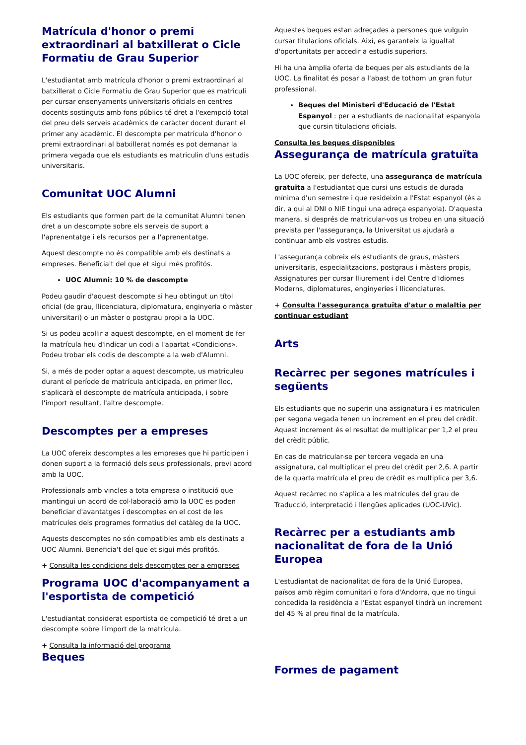Matrícula d'honor o premi extraordinari al batxillerat o Cicle Formatiu de Grau Superior
L'estudiantat amb matrícula d'honor o premi extraordinari al batxillerat o Cicle Formatiu de Grau Superior que es matriculi per cursar ensenyaments universitaris oficials en centres docents sostinguts amb fons públics té dret a l'exempció total del preu dels serveis acadèmics de caràcter docent durant el primer any acadèmic. El descompte per matrícula d'honor o premi extraordinari al batxillerat només es pot demanar la primera vegada que els estudiants es matriculin d'uns estudis universitaris.
Comunitat UOC Alumni
Els estudiants que formen part de la comunitat Alumni tenen dret a un descompte sobre els serveis de suport a l'aprenentatge i els recursos per a l'aprenentatge.
Aquest descompte no és compatible amb els destinats a empreses. Beneficia't del que et sigui més profitós.
UOC Alumni: 10 % de descompte
Podeu gaudir d'aquest descompte si heu obtingut un títol oficial (de grau, llicenciatura, diplomatura, enginyeria o màster universitari) o un màster o postgrau propi a la UOC.
Si us podeu acollir a aquest descompte, en el moment de fer la matrícula heu d'indicar un codi a l'apartat «Condicions». Podeu trobar els codis de descompte a la web d'Alumni.
Si, a més de poder optar a aquest descompte, us matriculeu durant el període de matrícula anticipada, en primer lloc, s'aplicarà el descompte de matrícula anticipada, i sobre l'import resultant, l'altre descompte.
Descomptes per a empreses
La UOC ofereix descomptes a les empreses que hi participen i donen suport a la formació dels seus professionals, previ acord amb la UOC.
Professionals amb vincles a tota empresa o institució que mantingui un acord de col·laboració amb la UOC es poden beneficiar d'avantatges i descomptes en el cost de les matrícules dels programes formatius del catàleg de la UOC.
Aquests descomptes no són compatibles amb els destinats a UOC Alumni. Beneficia't del que et sigui més profitós.
+ Consulta les condicions dels descomptes per a empreses
Programa UOC d'acompanyament a l'esportista de competició
L'estudiantat considerat esportista de competició té dret a un descompte sobre l'import de la matrícula.
+ Consulta la informació del programa
Beques
Aquestes beques estan adreçades a persones que vulguin cursar titulacions oficials. Així, es garanteix la igualtat d'oportunitats per accedir a estudis superiors.
Hi ha una àmplia oferta de beques per als estudiants de la UOC. La finalitat és posar a l'abast de tothom un gran futur professional.
Beques del Ministeri d'Educació de l'Estat Espanyol : per a estudiants de nacionalitat espanyola que cursin titulacions oficials.
Consulta les beques disponibles
Assegurança de matrícula gratuïta
La UOC ofereix, per defecte, una assegurança de matrícula gratuïta a l'estudiantat que cursi uns estudis de durada mínima d'un semestre i que resideixin a l'Estat espanyol (és a dir, a qui al DNI o NIE tingui una adreça espanyola). D'aquesta manera, si després de matricular-vos us trobeu en una situació prevista per l'assegurança, la Universitat us ajudarà a continuar amb els vostres estudis.
L'assegurança cobreix els estudiants de graus, màsters universitaris, especialitzacions, postgraus i màsters propis, Assignatures per cursar lliurement i del Centre d'Idiomes Moderns, diplomatures, enginyeries i llicenciatures.
+ Consulta l'assegurança gratuïta d'atur o malaltia per continuar estudiant
Arts
Recàrrec per segones matrícules i següents
Els estudiants que no superin una assignatura i es matriculen per segona vegada tenen un increment en el preu del crèdit. Aquest increment és el resultat de multiplicar per 1,2 el preu del crèdit públic.
En cas de matricular-se per tercera vegada en una assignatura, cal multiplicar el preu del crèdit per 2,6. A partir de la quarta matrícula el preu de crèdit es multiplica per 3,6.
Aquest recàrrec no s'aplica a les matrícules del grau de Traducció, interpretació i llengües aplicades (UOC-UVic).
Recàrrec per a estudiants amb nacionalitat de fora de la Unió Europea
L'estudiantat de nacionalitat de fora de la Unió Europea, països amb règim comunitari o fora d'Andorra, que no tingui concedida la residència a l'Estat espanyol tindrà un increment del 45 % al preu final de la matrícula.
Formes de pagament